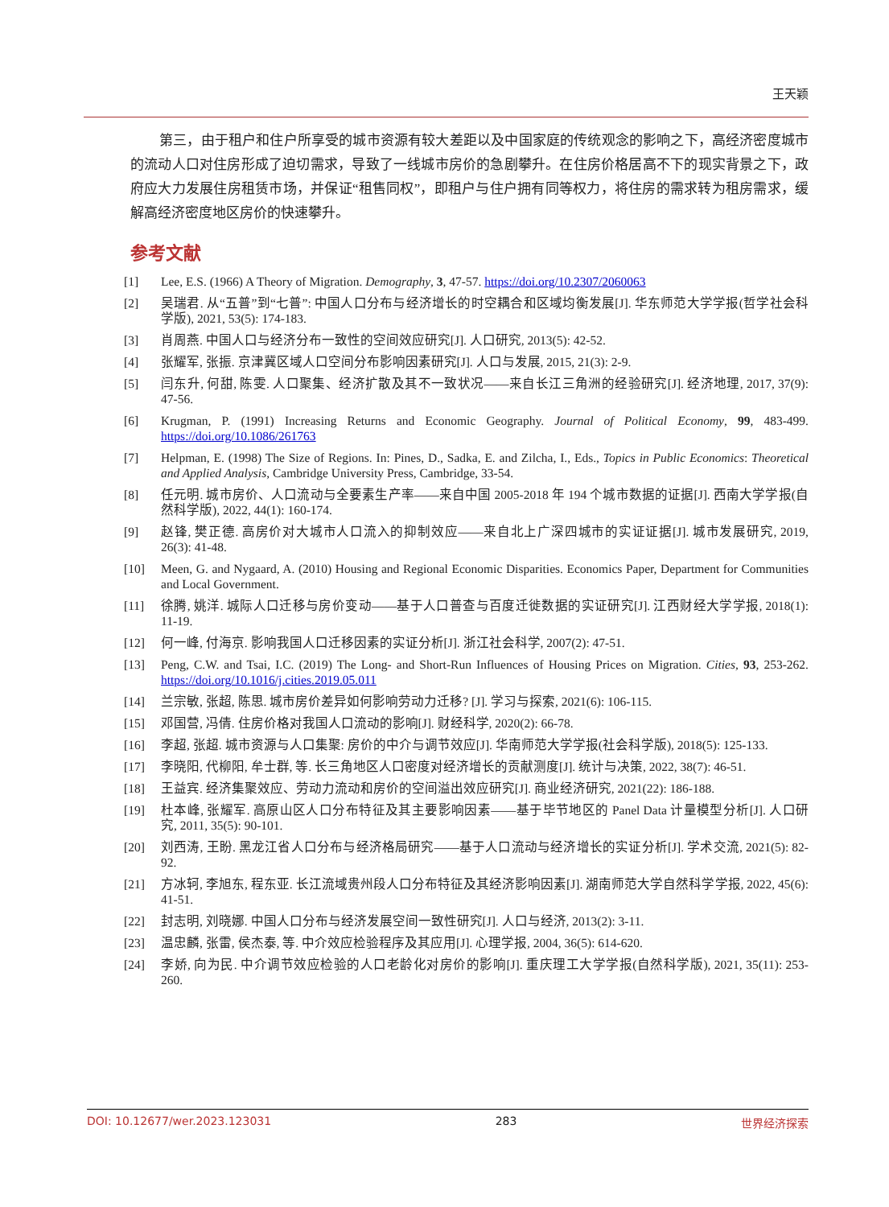王天颖
第三，由于租户和住户所享受的城市资源有较大差距以及中国家庭的传统观念的影响之下，高经济密度城市的流动人口对住房形成了迫切需求，导致了一线城市房价的急剧攀升。在住房价格居高不下的现实背景之下，政府应大力发展住房租赁市场，并保证“租售同权”，即租户与住户拥有同等权力，将住房的需求转为租房需求，缓解高经济密度地区房价的快速攀升。
参考文献
[1] Lee, E.S. (1966) A Theory of Migration. Demography, 3, 47-57. https://doi.org/10.2307/2060063
[2] 吴瑞君. 从“五普”到“七普”: 中国人口分布与经济增长的时空耦合和区域均衡发展[J]. 华东师范大学学报(哲学社会科学版), 2021, 53(5): 174-183.
[3] 肖周燕. 中国人口与经济分布一致性的空间效应研究[J]. 人口研究, 2013(5): 42-52.
[4] 张耀军, 张振. 京津冀区域人口空间分布影响因素研究[J]. 人口与发展, 2015, 21(3): 2-9.
[5] 闫东升, 何甜, 陈雯. 人口聚集、经济扩散及其不一致状况——来自长江三角洲的经验研究[J]. 经济地理, 2017, 37(9): 47-56.
[6] Krugman, P. (1991) Increasing Returns and Economic Geography. Journal of Political Economy, 99, 483-499. https://doi.org/10.1086/261763
[7] Helpman, E. (1998) The Size of Regions. In: Pines, D., Sadka, E. and Zilcha, I., Eds., Topics in Public Economics: Theoretical and Applied Analysis, Cambridge University Press, Cambridge, 33-54.
[8] 任元明. 城市房价、人口流动与全要素生产率——来自中国 2005-2018 年 194 个城市数据的证据[J]. 西南大学学报(自然科学版), 2022, 44(1): 160-174.
[9] 赵锋, 樊正德. 高房价对大城市人口流入的抑制效应——来自北上广深四城市的实证证据[J]. 城市发展研究, 2019, 26(3): 41-48.
[10] Meen, G. and Nygaard, A. (2010) Housing and Regional Economic Disparities. Economics Paper, Department for Communities and Local Government.
[11] 徐腾, 姚洋. 城际人口迁移与房价变动——基于人口普查与百度迁徙数据的实证研究[J]. 江西财经大学学报, 2018(1): 11-19.
[12] 何一峰, 付海京. 影响我国人口迁移因素的实证分析[J]. 浙江社会科学, 2007(2): 47-51.
[13] Peng, C.W. and Tsai, I.C. (2019) The Long- and Short-Run Influences of Housing Prices on Migration. Cities, 93, 253-262. https://doi.org/10.1016/j.cities.2019.05.011
[14] 兰宗敏, 张超, 陈思. 城市房价差异如何影响劳动力迁移? [J]. 学习与探索, 2021(6): 106-115.
[15] 邓国营, 冯倩. 住房价格对我国人口流动的影响[J]. 财经科学, 2020(2): 66-78.
[16] 李超, 张超. 城市资源与人口集聚: 房价的中介与调节效应[J]. 华南师范大学学报(社会科学版), 2018(5): 125-133.
[17] 李晓阳, 代柳阳, 牟士群, 等. 长三角地区人口密度对经济增长的贡献测度[J]. 统计与决策, 2022, 38(7): 46-51.
[18] 王益宾. 经济集聚效应、劳动力流动和房价的空间溢出效应研究[J]. 商业经济研究, 2021(22): 186-188.
[19] 杜本峰, 张耀军. 高原山区人口分布特征及其主要影响因素——基于毕节地区的 Panel Data 计量模型分析[J]. 人口研究, 2011, 35(5): 90-101.
[20] 刘西涛, 王盼. 黑龙江省人口分布与经济格局研究——基于人口流动与经济增长的实证分析[J]. 学术交流, 2021(5): 82-92.
[21] 方冰轲, 李旭东, 程东亚. 长江流域贵州段人口分布特征及其经济影响因素[J]. 湖南师范大学自然科学学报, 2022, 45(6): 41-51.
[22] 封志明, 刘晓娜. 中国人口分布与经济发展空间一致性研究[J]. 人口与经济, 2013(2): 3-11.
[23] 温忠麟, 张雷, 侯杰泰, 等. 中介效应检验程序及其应用[J]. 心理学报, 2004, 36(5): 614-620.
[24] 李娇, 向为民. 中介调节效应检验的人口老龄化对房价的影响[J]. 重庆理工大学学报(自然科学版), 2021, 35(11): 253-260.
DOI: 10.12677/wer.2023.123031 283 世界经济探索